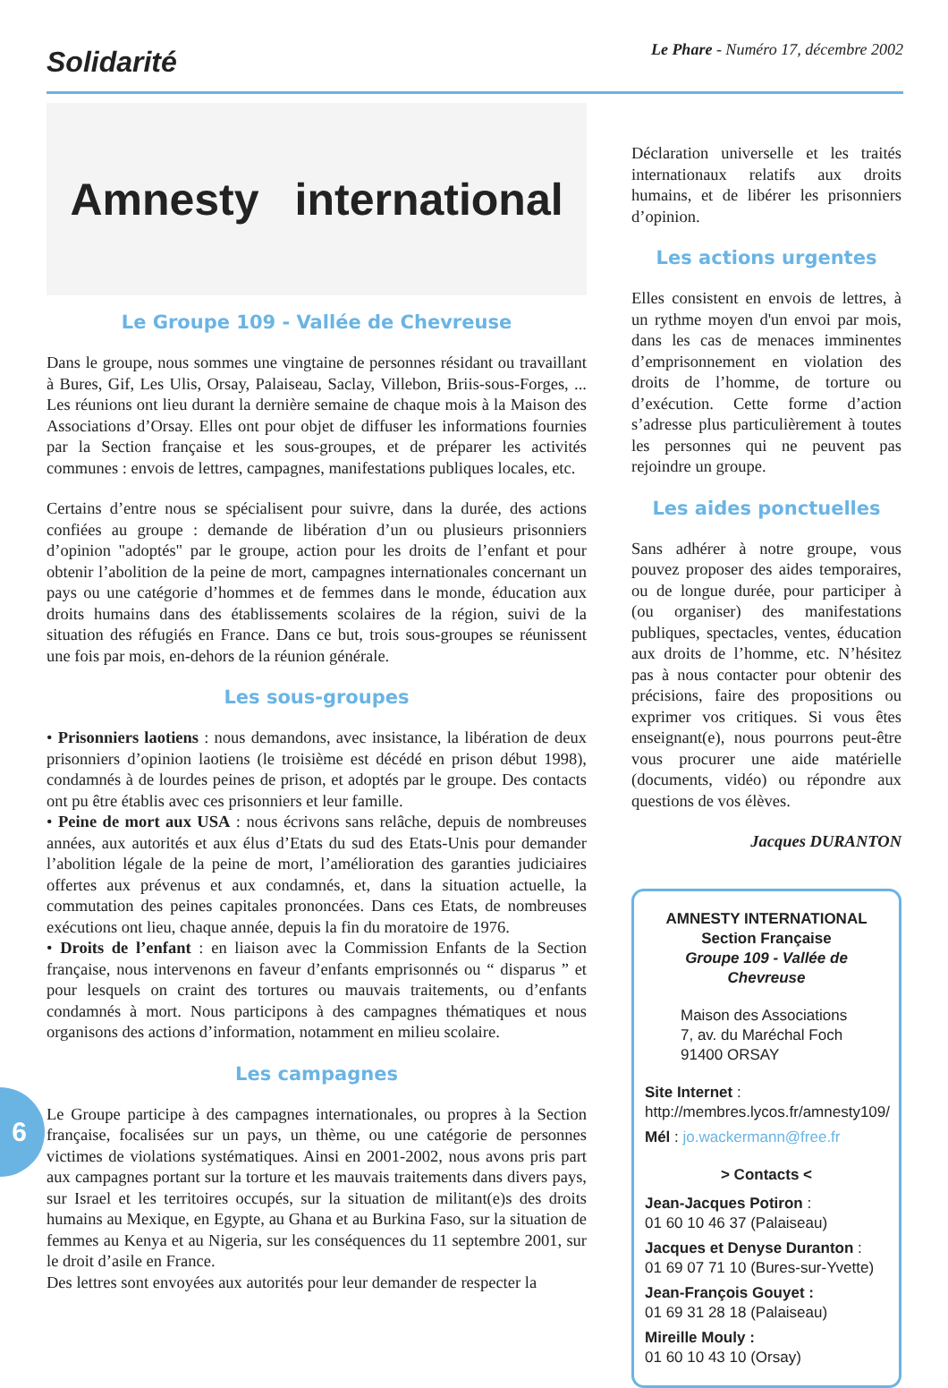Solidarité
Le Phare - Numéro 17, décembre 2002
Amnesty international
Le Groupe 109 - Vallée de Chevreuse
Dans le groupe, nous sommes une vingtaine de personnes résidant ou travaillant à Bures, Gif, Les Ulis, Orsay, Palaiseau, Saclay, Villebon, Briis-sous-Forges, ... Les réunions ont lieu durant la dernière semaine de chaque mois à la Maison des Associations d’Orsay. Elles ont pour objet de diffuser les informations fournies par la Section française et les sous-groupes, et de préparer les activités communes : envois de lettres, campagnes, manifestations publiques locales, etc.
Certains d’entre nous se spécialisent pour suivre, dans la durée, des actions confiées au groupe : demande de libération d’un ou plusieurs prisonniers d’opinion "adoptés" par le groupe, action pour les droits de l’enfant et pour obtenir l’abolition de la peine de mort, campagnes internationales concernant un pays ou une catégorie d’hommes et de femmes dans le monde, éducation aux droits humains dans des établissements scolaires de la région, suivi de la situation des réfugiés en France. Dans ce but, trois sous-groupes se réunissent une fois par mois, en-dehors de la réunion générale.
Les sous-groupes
• Prisonniers laotiens : nous demandons, avec insistance, la libération de deux prisonniers d’opinion laotiens (le troisième est décédé en prison début 1998), condamnés à de lourdes peines de prison, et adoptés par le groupe. Des contacts ont pu être établis avec ces prisonniers et leur famille.
• Peine de mort aux USA : nous écrivons sans relâche, depuis de nombreuses années, aux autorités et aux élus d’Etats du sud des Etats-Unis pour demander l’abolition légale de la peine de mort, l’amélioration des garanties judiciaires offertes aux prévenus et aux condamnés, et, dans la situation actuelle, la commutation des peines capitales prononcées. Dans ces Etats, de nombreuses exécutions ont lieu, chaque année, depuis la fin du moratoire de 1976.
• Droits de l’enfant : en liaison avec la Commission Enfants de la Section française, nous intervenons en faveur d’enfants emprisonnés ou “ disparus ” et pour lesquels on craint des tortures ou mauvais traitements, ou d’enfants condamnés à mort. Nous participons à des campagnes thématiques et nous organisons des actions d’information, notamment en milieu scolaire.
Les campagnes
Le Groupe participe à des campagnes internationales, ou propres à la Section française, focalisées sur un pays, un thème, ou une catégorie de personnes victimes de violations systématiques. Ainsi en 2001-2002, nous avons pris part aux campagnes portant sur la torture et les mauvais traitements dans divers pays, sur Israel et les territoires occupés, sur la situation de militant(e)s des droits humains au Mexique, en Egypte, au Ghana et au Burkina Faso, sur la situation de femmes au Kenya et au Nigeria, sur les conséquences du 11 septembre 2001, sur le droit d’asile en France.
Des lettres sont envoyées aux autorités pour leur demander de respecter la
Déclaration universelle et les traités internationaux relatifs aux droits humains, et de libérer les prisonniers d’opinion.
Les actions urgentes
Elles consistent en envois de lettres, à un rythme moyen d'un envoi par mois, dans les cas de menaces imminentes d’emprisonnement en violation des droits de l’homme, de torture ou d’exécution. Cette forme d’action s’adresse plus particulièrement à toutes les personnes qui ne peuvent pas rejoindre un groupe.
Les aides ponctuelles
Sans adhérer à notre groupe, vous pouvez proposer des aides temporaires, ou de longue durée, pour participer à (ou organiser) des manifestations publiques, spectacles, ventes, éducation aux droits de l’homme, etc. N’hésitez pas à nous contacter pour obtenir des précisions, faire des propositions ou exprimer vos critiques. Si vous êtes enseignant(e), nous pourrons peut-être vous procurer une aide matérielle (documents, vidéo) ou répondre aux questions de vos élèves.
Jacques DURANTON
AMNESTY INTERNATIONAL
Section Française
Groupe 109 - Vallée de Chevreuse
Maison des Associations
7, av. du Maréchal Foch
91400 ORSAY
Site Internet :
http://membres.lycos.fr/amnesty109/
Mél : jo.wackermann@free.fr
> Contacts <
Jean-Jacques Potiron :
01 60 10 46 37 (Palaiseau)
Jacques et Denyse Duranton :
01 69 07 71 10 (Bures-sur-Yvette)
Jean-François Gouyet :
01 69 31 28 18 (Palaiseau)
Mireille Mouly :
01 60 10 43 10 (Orsay)
6